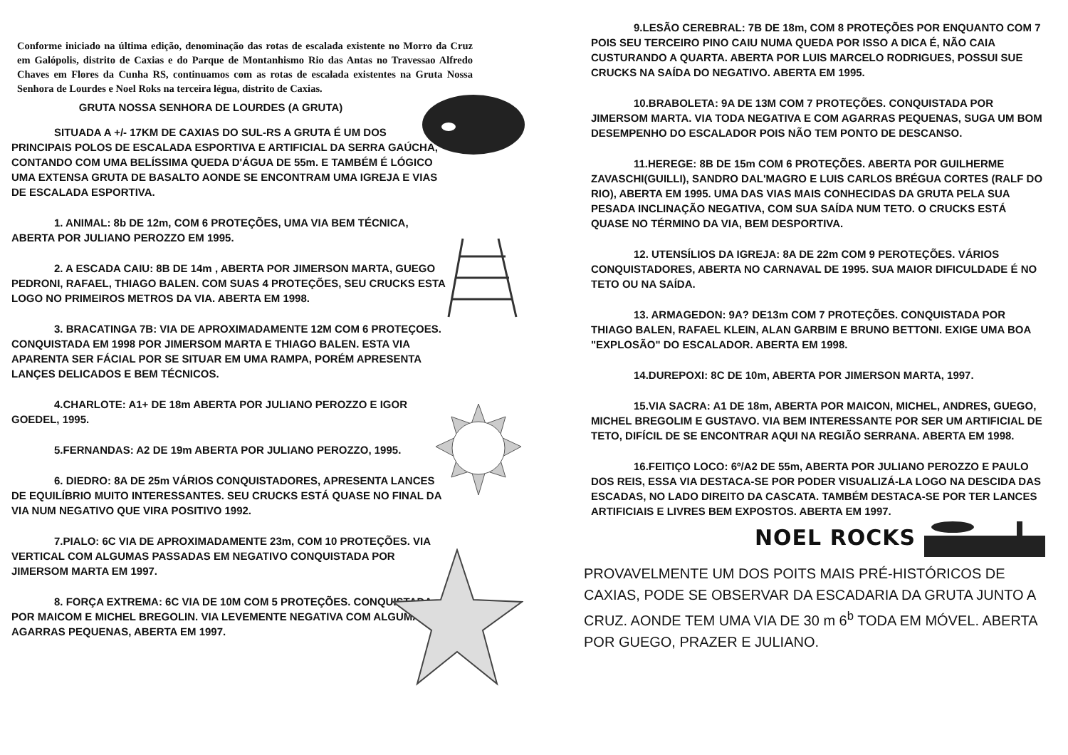Conforme iniciado na última edição, denominação das rotas de escalada existente no Morro da Cruz em Galópolis, distrito de Caxias e do Parque de Montanhismo Rio das Antas no Travessao Alfredo Chaves em Flores da Cunha RS, continuamos com as rotas de escalada existentes na Gruta Nossa Senhora de Lourdes e Noel Roks na terceira légua, distrito de Caxias.
GRUTA NOSSA SENHORA DE LOURDES (A GRUTA)
SITUADA A +/- 17KM DE CAXIAS DO SUL-RS A GRUTA É UM DOS PRINCIPAIS POLOS DE ESCALADA ESPORTIVA E ARTIFICIAL DA SERRA GAÚCHA, CONTANDO COM UMA BELÍSSIMA QUEDA D'ÁGUA DE 55m. E TAMBÉM É LÓGICO UMA EXTENSA GRUTA DE BASALTO AONDE SE ENCONTRAM UMA IGREJA E VIAS DE ESCALADA ESPORTIVA.
1. ANIMAL: 8b DE 12m, COM 6 PROTEÇÕES, UMA VIA BEM TÉCNICA, ABERTA POR JULIANO PEROZZO EM 1995.
2. A ESCADA CAIU: 8B DE 14m , ABERTA POR JIMERSON MARTA, GUEGO PEDRONI, RAFAEL, THIAGO BALEN. COM SUAS 4 PROTEÇÕES, SEU CRUCKS ESTA LOGO NO PRIMEIROS METROS DA VIA. ABERTA EM 1998.
3. BRACATINGA 7B: VIA DE APROXIMADAMENTE 12M COM 6 PROTEÇOES. CONQUISTADA EM 1998 POR JIMERSOM MARTA E THIAGO BALEN. ESTA VIA APARENTA SER FÁCIAL POR SE SITUAR EM UMA RAMPA, PORÉM APRESENTA LANÇES DELICADOS E BEM TÉCNICOS.
4.CHARLOTE: A1+ DE 18m ABERTA POR JULIANO PEROZZO E IGOR GOEDEL, 1995.
5.FERNANDAS: A2 DE 19m ABERTA POR JULIANO PEROZZO, 1995.
6. DIEDRO: 8A DE 25m VÁRIOS CONQUISTADORES, APRESENTA LANCES DE EQUILÍBRIO MUITO INTERESSANTES. SEU CRUCKS ESTÁ QUASE NO FINAL DA VIA NUM NEGATIVO QUE VIRA POSITIVO 1992.
7.PIALO: 6C VIA DE APROXIMADAMENTE 23m, COM 10 PROTEÇÕES. VIA VERTICAL COM ALGUMAS PASSADAS EM NEGATIVO CONQUISTADA POR JIMERSOM MARTA EM 1997.
8. FORÇA EXTREMA: 6C VIA DE 10M COM 5 PROTEÇÕES. CONQUISTADA POR MAICOM E MICHEL BREGOLIN. VIA LEVEMENTE NEGATIVA COM ALGUMAS AGARRAS PEQUENAS, ABERTA EM 1997.
9.LESÃO CEREBRAL: 7B DE 18m, COM 8 PROTEÇÕES POR ENQUANTO COM 7 POIS SEU TERCEIRO PINO CAIU NUMA QUEDA POR ISSO A DICA É, NÃO CAIA CUSTURANDO A QUARTA. ABERTA POR LUIS MARCELO RODRIGUES, POSSUI SUE CRUCKS NA SAÍDA DO NEGATIVO. ABERTA EM 1995.
10.BRABOLETA: 9A DE 13M COM 7 PROTEÇÕES. CONQUISTADA POR JIMERSOM MARTA. VIA TODA NEGATIVA E COM AGARRAS PEQUENAS, SUGA UM BOM DESEMPENHO DO ESCALADOR POIS NÃO TEM PONTO DE DESCANSO.
11.HEREGE: 8B DE 15m COM 6 PROTEÇÕES. ABERTA POR GUILHERME ZAVASCHI(GUILLI), SANDRO DAL'MAGRO E LUIS CARLOS BRÉGUA CORTES (RALF DO RIO), ABERTA EM 1995. UMA DAS VIAS MAIS CONHECIDAS DA GRUTA PELA SUA PESADA INCLINAÇÃO NEGATIVA, COM SUA SAÍDA NUM TETO. O CRUCKS ESTÁ QUASE NO TÉRMINO DA VIA, BEM DESPORTIVA.
12. UTENSÍLIOS DA IGREJA: 8A DE 22m COM 9 PEROTEÇÕES. VÁRIOS CONQUISTADORES, ABERTA NO CARNAVAL DE 1995. SUA MAIOR DIFICULDADE É NO TETO OU NA SAÍDA.
13. ARMAGEDON: 9A? DE13m COM 7 PROTEÇÕES. CONQUISTADA POR THIAGO BALEN, RAFAEL KLEIN, ALAN GARBIM E BRUNO BETTONI. EXIGE UMA BOA "EXPLOSÃO" DO ESCALADOR. ABERTA EM 1998.
14.DUREPOXI: 8C DE 10m, ABERTA POR JIMERSON MARTA, 1997.
15.VIA SACRA: A1 DE 18m, ABERTA POR MAICON, MICHEL, ANDRES, GUEGO, MICHEL BREGOLIM E GUSTAVO. VIA BEM INTERESSANTE POR SER UM ARTIFICIAL DE TETO, DIFÍCIL DE SE ENCONTRAR AQUI NA REGIÃO SERRANA. ABERTA EM 1998.
16.FEITIÇO LOCO: 6º/A2 DE 55m, ABERTA POR JULIANO PEROZZO E PAULO DOS REIS, ESSA VIA DESTACA-SE POR PODER VISUALIZÁ-LA LOGO NA DESCIDA DAS ESCADAS, NO LADO DIREITO DA CASCATA. TAMBÉM DESTACA-SE POR TER LANCES ARTIFICIAIS E LIVRES BEM EXPOSTOS. ABERTA EM 1997.
NOEL ROCKS
PROVAVELMENTE UM DOS POITS MAIS PRÉ-HISTÓRICOS DE CAXIAS, PODE SE OBSERVAR DA ESCADARIA DA GRUTA JUNTO A CRUZ. AONDE TEM UMA VIA DE 30 m 6<sup>b</sup> TODA EM MÓVEL. ABERTA POR GUEGO, PRAZER E JULIANO.